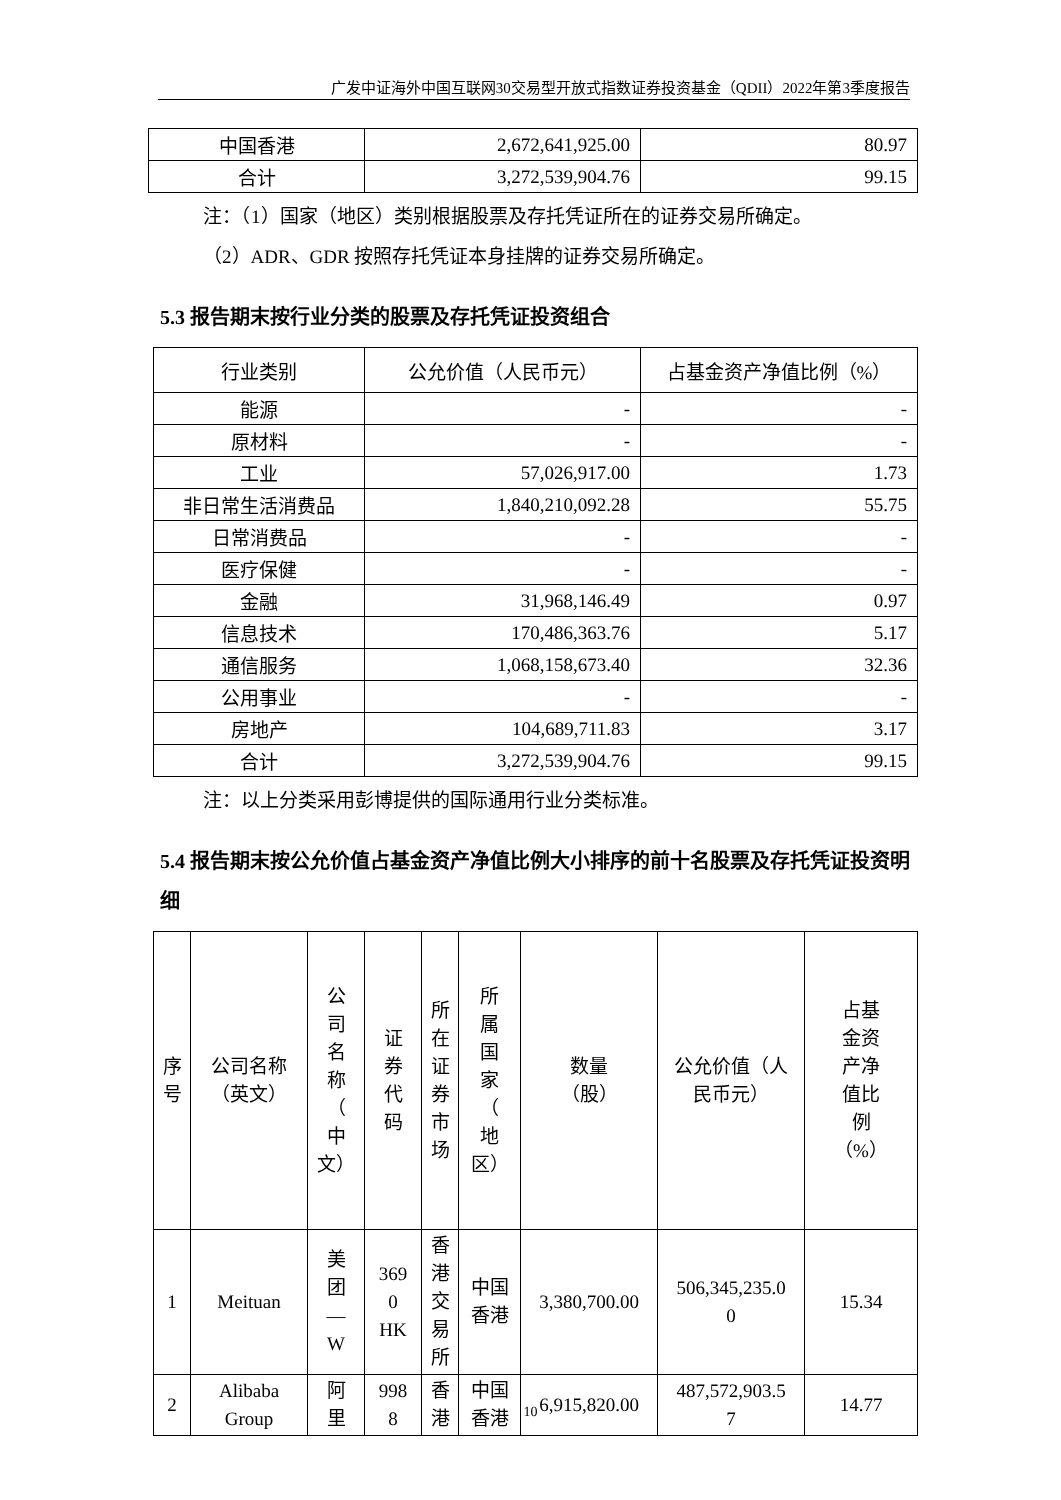广发中证海外中国互联网30交易型开放式指数证券投资基金（QDII）2022年第3季度报告
| 中国香港 | 2,672,641,925.00 | 80.97 |
| 合计 | 3,272,539,904.76 | 99.15 |
注：（1）国家（地区）类别根据股票及存托凭证所在的证券交易所确定。
（2）ADR、GDR 按照存托凭证本身挂牌的证券交易所确定。
5.3 报告期末按行业分类的股票及存托凭证投资组合
| 行业类别 | 公允价值（人民币元） | 占基金资产净值比例（%） |
| --- | --- | --- |
| 能源 | - | - |
| 原材料 | - | - |
| 工业 | 57,026,917.00 | 1.73 |
| 非日常生活消费品 | 1,840,210,092.28 | 55.75 |
| 日常消费品 | - | - |
| 医疗保健 | - | - |
| 金融 | 31,968,146.49 | 0.97 |
| 信息技术 | 170,486,363.76 | 5.17 |
| 通信服务 | 1,068,158,673.40 | 32.36 |
| 公用事业 | - | - |
| 房地产 | 104,689,711.83 | 3.17 |
| 合计 | 3,272,539,904.76 | 99.15 |
注：以上分类采用彭博提供的国际通用行业分类标准。
5.4 报告期末按公允价值占基金资产净值比例大小排序的前十名股票及存托凭证投资明细
| 序 号 | 公司名称 （英文） | 公 司 名 称 （ 中 文） | 证 券 代 码 | 所 在 证 券 市 场 | 所 属 国 家 （ 地 区） | 数量 （股） | 公允价值（人 民币元） | 占基 金资 产净 值比 例 （%） |
| --- | --- | --- | --- | --- | --- | --- | --- | --- |
| 1 | Meituan | 美 团 — W | 369 0 HK | 香 港 交 易 所 | 中国 香港 | 3,380,700.00 | 506,345,235.0 0 | 15.34 |
| 2 | Alibaba Group | 阿 里 | 998 8 | 香 港 | 中国 香港 | 6,915,820.00 | 487,572,903.5 7 | 14.77 |
10